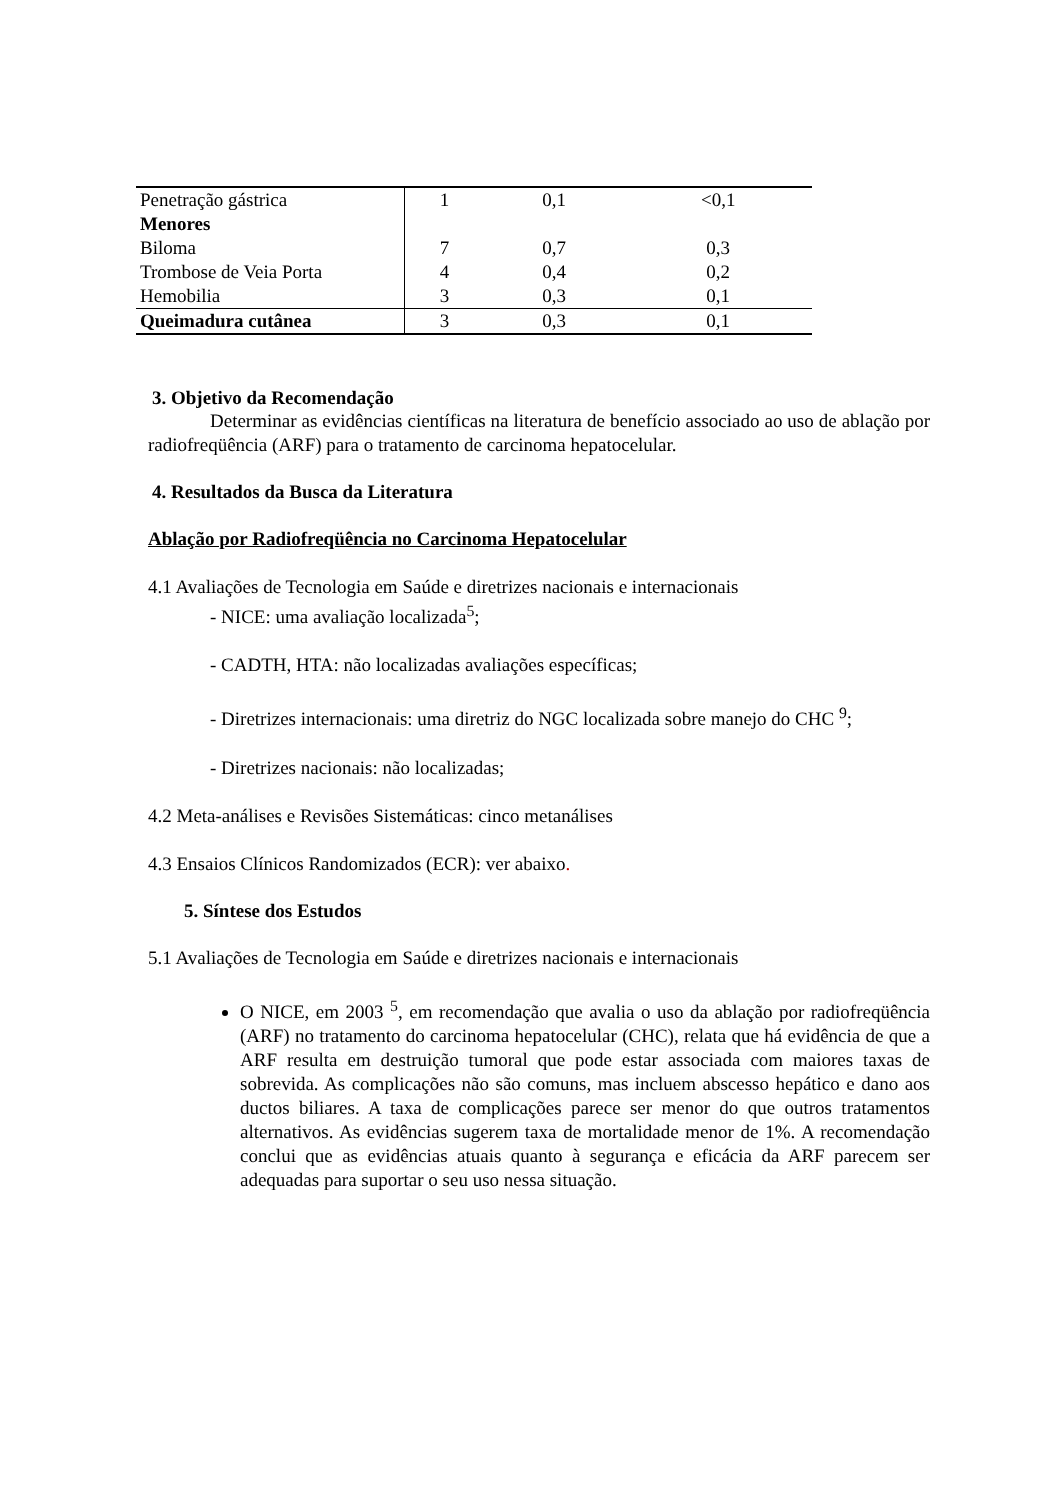| Penetração gástrica | 1 | 0,1 | <0,1 |
| Menores | | | |
| Biloma | 7 | 0,7 | 0,3 |
| Trombose de Veia Porta | 4 | 0,4 | 0,2 |
| Hemobilia | 3 | 0,3 | 0,1 |
| Queimadura cutânea | 3 | 0,3 | 0,1 |
3. Objetivo da Recomendação
Determinar as evidências científicas na literatura de benefício associado ao uso de ablação por radiofreqüência (ARF) para o tratamento de carcinoma hepatocelular.
4. Resultados da Busca da Literatura
Ablação por Radiofreqüência no Carcinoma Hepatocelular
4.1 Avaliações de Tecnologia em Saúde e diretrizes nacionais e internacionais
- NICE: uma avaliação localizada<sup>5</sup>;
- CADTH, HTA: não localizadas avaliações específicas;
- Diretrizes internacionais: uma diretriz do NGC localizada sobre manejo do CHC <sup>9</sup>;
- Diretrizes nacionais: não localizadas;
4.2 Meta-análises e Revisões Sistemáticas: cinco metanálises
4.3 Ensaios Clínicos Randomizados (ECR): ver abaixo.
5. Síntese dos Estudos
5.1 Avaliações de Tecnologia em Saúde e diretrizes nacionais e internacionais
O NICE, em 2003 <sup>5</sup>, em recomendação que avalia o uso da ablação por radiofreqüência (ARF) no tratamento do carcinoma hepatocelular (CHC), relata que há evidência de que a ARF resulta em destruição tumoral que pode estar associada com maiores taxas de sobrevida. As complicações não são comuns, mas incluem abscesso hepático e dano aos ductos biliares. A taxa de complicações parece ser menor do que outros tratamentos alternativos. As evidências sugerem taxa de mortalidade menor de 1%. A recomendação conclui que as evidências atuais quanto à segurança e eficácia da ARF parecem ser adequadas para suportar o seu uso nessa situação.